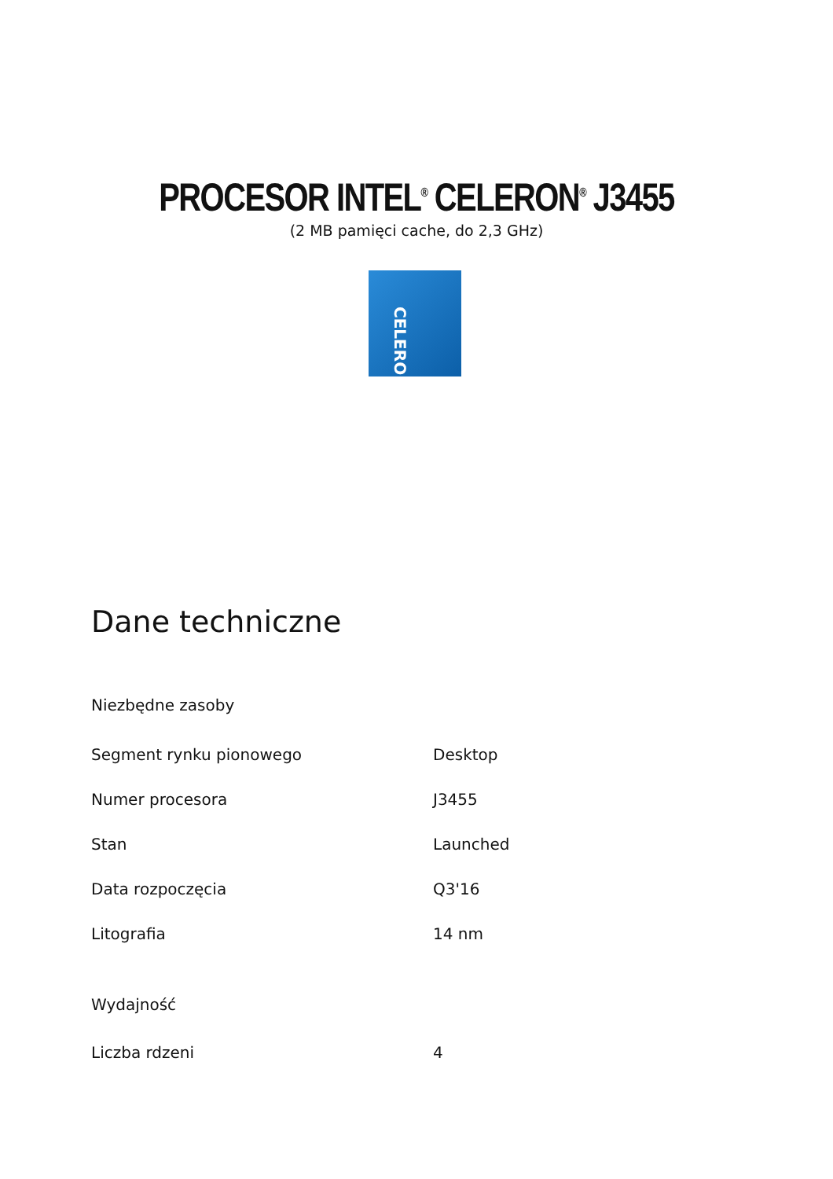PROCESOR INTEL<sup>®</sup> CELERON<sup>®</sup> J3455
(2 MB pamięci cache, do 2,3 GHz)
CELERON
Dane techniczne
Niezbędne zasoby
| Segment rynku pionowego | Desktop |
| Numer procesora | J3455 |
| Stan | Launched |
| Data rozpoczęcia | Q3'16 |
| Litografia | 14 nm |
Wydajność
| Liczba rdzeni | 4 |